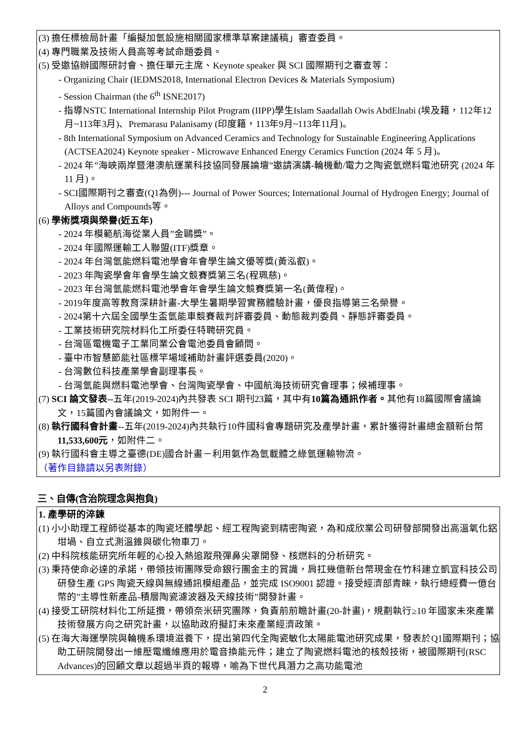(3) 擔任標檢局計畫「編擬加氫設施相關國家標準草案建議稿」審查委員。
(4) 專門職業及技術人員高等考試命題委員。
(5) 受邀協辦國際研討會、擔任單元主席、Keynote speaker 與 SCI 國際期刊之審查等：
- Organizing Chair (IEDMS2018, International Electron Devices & Materials Symposium)
- Session Chairman (the 6<sup>th</sup> ISNE2017)
- 指導NSTC International Internship Pilot Program (IIPP)學生Islam Saadallah Owis AbdElnabi (埃及籍，112年12月~113年3月)、Premarasu Palanisamy (印度籍，113年9月~113年11月)。
- 8th International Symposium on Advanced Ceramics and Technology for Sustainable Engineering Applications (ACTSEA2024) Keynote speaker - Microwave Enhanced Energy Ceramics Function (2024 年 5 月)。
- 2024 年”海峽兩岸暨港澳航運業科技協同發展論壇”邀請演講-輪機動/電力之陶瓷氫燃料電池研究 (2024 年 11 月)。
- SCI國際期刊之審查(Q1為例)--- Journal of Power Sources; International Journal of Hydrogen Energy; Journal of Alloys and Compounds等。
(6) 學術獎項與榮譽(近五年)
- 2024 年模範航海從業人員”金鷗獎”。
- 2024 年國際運輸工人聯盟(ITF)獎章。
- 2024 年台灣氫能燃料電池學會年會學生論文優等獎(黃泓叡)。
- 2023 年陶瓷學會年會學生論文競賽獎第三名(程珮慈)。
- 2023 年台灣氫能燃料電池學會年會學生論文競賽獎第一名(黃偉程)。
- 2019年度高等教育深耕計畫-大學生暑期學習實務體驗計畫，優良指導第三名榮譽。
- 2024第十六屆全國學生盃氫能車競賽裁判評審委員、動態裁判委員、靜態評審委員。
- 工業技術研究院材料化工所委任特聘研究員。
- 台灣區電機電子工業同業公會電池委員會顧問。
- 臺中市智慧節能社區標竿場域補助計畫評選委員(2020)。
- 台灣數位科技產業學會副理事長。
- 台灣氫能與燃料電池學會、台灣陶瓷學會、中國航海技術研究會理事；候補理事。
(7) SCI 論文發表--五年(2019-2024)內共發表 SCI 期刊23篇，其中有10篇為通訊作者。其他有18篇國際會議論文，15篇國內會議論文，如附件一。
(8) 執行國科會計畫--五年(2019-2024)內共執行10件國科會專題研究及產學計畫，累計獲得計畫總金額新台幣11,533,600元，如附件二。
(9) 執行國科會主導之臺德(DE)國合計畫－利用氨作為氫載體之綠氫運輸物流。
（著作目錄請以另表附錄）
三、自傳(含治院理念與抱負)
1. 產學研的淬鍊
(1) 小小助理工程師從基本的陶瓷坯體學起、經工程陶瓷到精密陶瓷，為和成欣業公司研發部開發出高溫氧化鋁坩堝、自立式測溫錐與碳化物車刀。
(2) 中科院核能研究所年輕的心投入熱追蹤飛彈鼻尖罩開發、核燃料的分析研究。
(3) 秉持使命必達的承諾，帶領技術團隊受命銀行團金主的賞識，肩扛幾億新台幣現金在竹科建立凱宣科技公司研發生產 GPS 陶瓷天線與無線通訊模組產品，並完成 ISO9001 認證。接受經濟部青睞，執行總經費一億台幣的”主導性新產品-積層陶瓷濾波器及天線技術”開發計畫。
(4) 接受工研院材料化工所延攬，帶領奈米研究團隊，負責前前瞻計畫(20-計畫)，規劃執行≥10 年國家未來產業技術發展方向之研究計畫，以協助政府擬訂未來產業經濟政策。
(5) 在海大海運學院與輪機系環境滋養下，提出第四代全陶瓷敏化太陽能電池研究成果，發表於Q1國際期刊；協助工研院開發出一維壓電纖維應用於電音換能元件；建立了陶瓷燃料電池的核殼技術，被國際期刊(RSC Advances)的回顧文章以超過半頁的報導，喻為下世代具潛力之高功能電池
2